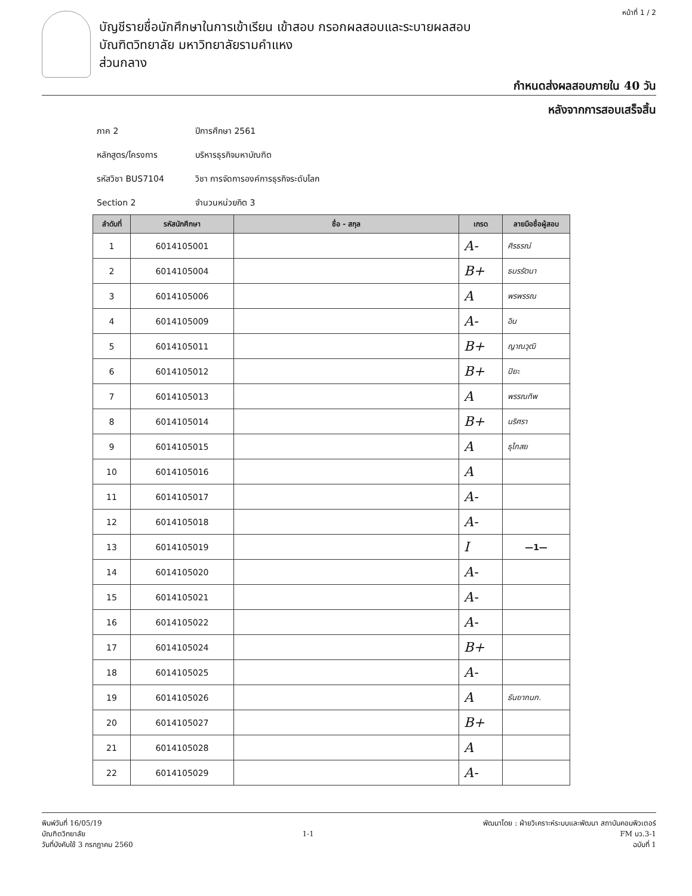หน้าที่ 1 / 2
บัญชีรายชื่อนักศึกษาในการเข้าเรียน เข้าสอบ กรอกผลสอบและระบายผลสอบ
บัณฑิตวิทยาลัย มหาวิทยาลัยรามคำแหง
ส่วนกลาง
กำหนดส่งผลสอบภายใน 40 วัน
หลังจากการสอบเสร็จสิ้น
ภาค 2 ปีการศึกษา 2561
หลักสูตร/โครงการ บริหารธุรกิจมหาบัณฑิต
รหัสวิชา BUS7104 วิชา การจัดการองค์การธุรกิจระดับโลก
Section 2 จำนวนหน่วยกิต 3
| ลำดับที่ | รหัสนักศึกษา | ชื่อ - สกุล | เกรด | ลายมือชื่อผู้สอบ |
| --- | --- | --- | --- | --- |
| 1 | 6014105001 | | A- | ศิรธรณ์ |
| 2 | 6014105004 | | B+ | ธมรรัตนา |
| 3 | 6014105006 | | A | พรพรรณ |
| 4 | 6014105009 | | A- | อิน |
| 5 | 6014105011 | | B+ | ญาณวุฒิ |
| 6 | 6014105012 | | B+ | ปิยะ |
| 7 | 6014105013 | | A | พรรณทิพ |
| 8 | 6014105014 | | B+ | นริศรา |
| 9 | 6014105015 | | A | ธุไกสย |
| 10 | 6014105016 | | A | |
| 11 | 6014105017 | | A- | |
| 12 | 6014105018 | | A- | |
| 13 | 6014105019 | | I | —1— |
| 14 | 6014105020 | | A- | |
| 15 | 6014105021 | | A- | |
| 16 | 6014105022 | | A- | |
| 17 | 6014105024 | | B+ | |
| 18 | 6014105025 | | A- | |
| 19 | 6014105026 | | A | ธันยากนก. |
| 20 | 6014105027 | | B+ | |
| 21 | 6014105028 | | A | |
| 22 | 6014105029 | | A- | |
พิมพ์วันที่ 16/05/19
บัณฑิตวิทยาลัย
วันที่บังคับใช้ 3 กรกฎาคม 2560
1-1
พัฒนาโดย : ฝ่ายวิเคราะห์ระบบและพัฒนา สถาบันคอมพิวเตอร์
FM บว.3-1
ฉบับที่ 1